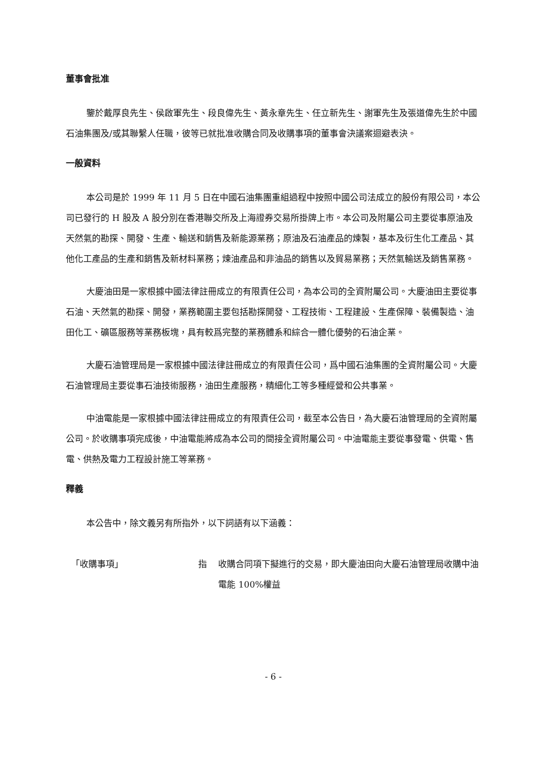董事會批准
鑒於戴厚良先生、侯啟軍先生、段良偉先生、黃永章先生、任立新先生、謝軍先生及張道偉先生於中國石油集團及/或其聯繫人任職，彼等已就批准收購合同及收購事項的董事會決議案迴避表決。
一般資料
本公司是於 1999 年 11 月 5 日在中國石油集團重組過程中按照中國公司法成立的股份有限公司，本公司已發行的 H 股及 A 股分別在香港聯交所及上海證券交易所掛牌上市。本公司及附屬公司主要從事原油及天然氣的勘探、開發、生產、輸送和銷售及新能源業務；原油及石油產品的煉製，基本及衍生化工產品、其他化工產品的生產和銷售及新材料業務；煉油產品和非油品的銷售以及貿易業務；天然氣輸送及銷售業務。
大慶油田是一家根據中國法律註冊成立的有限責任公司，為本公司的全資附屬公司。大慶油田主要從事石油、天然氣的勘探、開發，業務範圍主要包括勘探開發、工程技術、工程建設、生產保障、裝備製造、油田化工、礦區服務等業務板塊，具有較爲完整的業務體系和綜合一體化優勢的石油企業。
大慶石油管理局是一家根據中國法律註冊成立的有限責任公司，爲中國石油集團的全資附屬公司。大慶石油管理局主要從事石油技術服務，油田生產服務，精細化工等多種經營和公共事業。
中油電能是一家根據中國法律註冊成立的有限責任公司，截至本公告日，為大慶石油管理局的全資附屬公司。於收購事項完成後，中油電能將成為本公司的間接全資附屬公司。中油電能主要從事發電、供電、售電、供熱及電力工程設計施工等業務。
釋義
本公告中，除文義另有所指外，以下詞語有以下涵義：
「收購事項」 指 收購合同項下擬進行的交易，即大慶油田向大慶石油管理局收購中油電能 100%權益
- 6 -